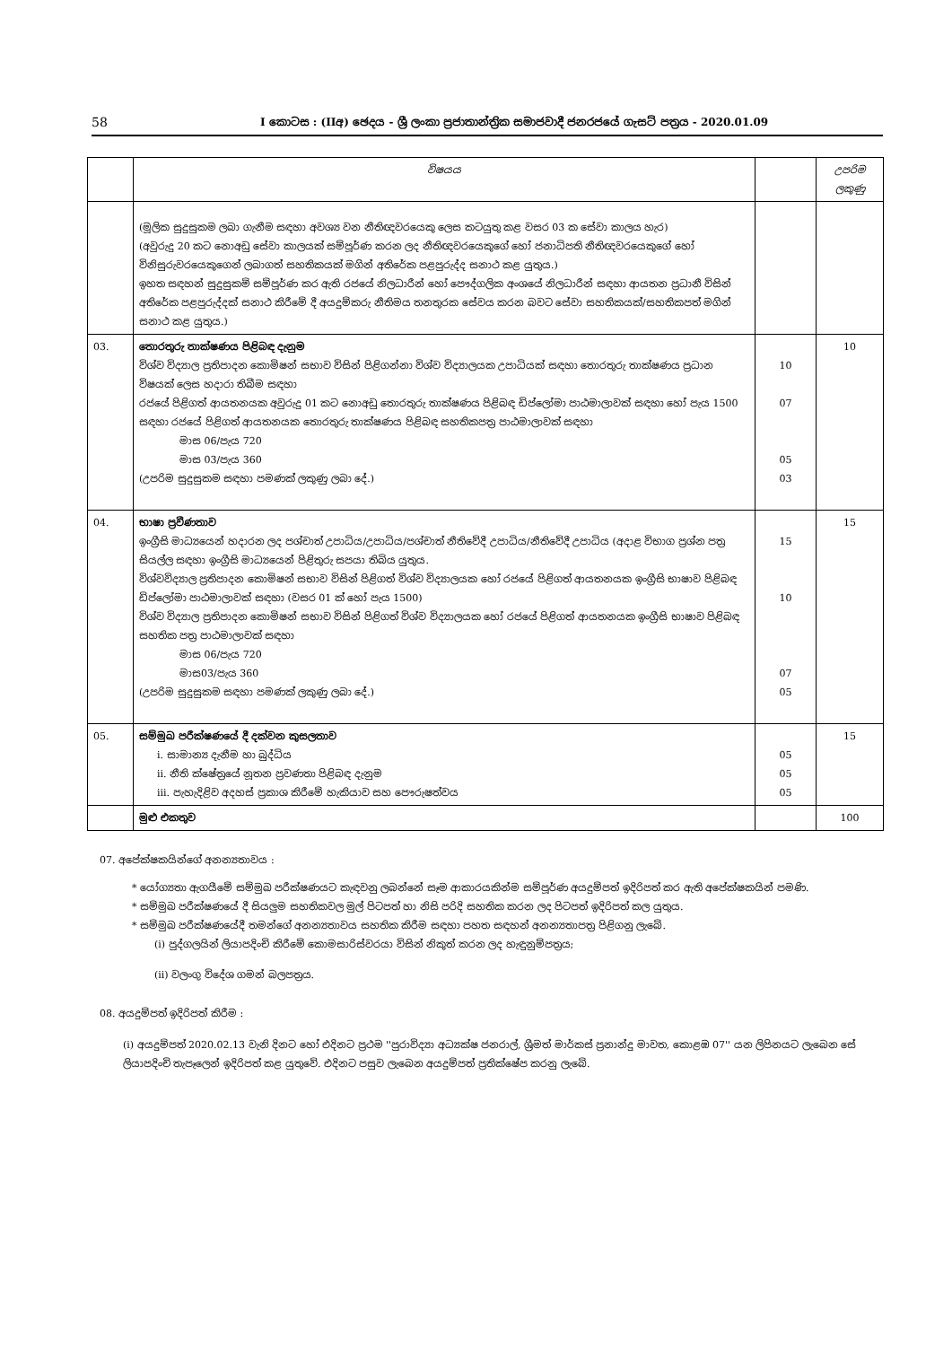58
I කොටස : (IIඅ) ඡෙදය - ශ්‍රී ලංකා ප්‍රජාතාන්ත්‍රික සමාජවාදී ජනරජයේ ගැසට් පත්‍රය - 2020.01.09
| | විෂයය | | උපරිම ලකුණු |
| --- | --- | --- | --- |
| | (මූලික සුදුසුකම ලබා ගැනීම සඳහා අවශ්‍ය වන නීතිඥවරයෙකු ලෙස කටයුතු කළ වසර 03 ක සේවා කාලය හැර) (අවුරුදු 20 කට නොඅඩු සේවා කාලයක් සම්පූර්ණ කරන ලද නීතිඥවරයෙකුගේ හෝ ජනාධිපති නීතිඥවරයෙකුගේ හෝ විනිසුරුවරයෙකුගෙන් ලබාගත් සහතිකයක් මගින් අතිරේක පළපුරුද්ද සනාථ කළ යුතුය.) ඉහත සඳහන් සුදුසුකම් සම්පූර්ණ කර ඇති රජයේ නිලධාරීන් හෝ පෞද්ගලික අංශයේ නිලධාරීන් සඳහා ආයතන ප්‍රධානී විසින් අතිරේක පළපුරුද්දක් සනාථ කිරීමේ දී අයදුම්කරු නීතිමය තනතුරක සේවය කරන බවට සේවා සහතිකයක්/සහතිකපත් මගින් සනාථ කළ යුතුය.) | | |
| 03. | තොරතුරු තාක්ෂණය පිළිබඳ දැනුම විශ්ව විද්‍යාල ප්‍රතිපාදන කොමිෂන් සභාව විසින් පිළිගන්නා විශ්ව විද්‍යාලයක උපාධියක් සඳහා තොරතුරු තාක්ෂණය ප්‍රධාන විෂයක් ලෙස හදාරා තිබීම සඳහා රජයේ පිළිගත් ආයතනයක අවුරුදු 01 කට නොඅඩු තොරතුරු තාක්ෂණය පිළිබඳ ඩිප්ලෝමා පාඨමාලාවක් සඳහා හෝ පැය 1500 සඳහා රජයේ පිළිගත් ආයතනයක තොරතුරු තාක්ෂණය පිළිබඳ සහතිකපත්‍ර පාඨමාලාවක් සඳහා මාස 06/පැය 720 මාස 03/පැය 360 (උපරිම සුදුසුකම සඳහා පමණක් ලකුණු ලබා දේ.) | 10 07 05 03 | 10 |
| 04. | භාෂා ප්‍රවීණතාව ඉංග්‍රීසි මාධ්‍යයෙන් හදාරන ලද පශ්චාත් උපාධිය/උපාධිය/පශ්චාත් නීතිවේදී උපාධිය/නීතිවේදී උපාධිය (අදාළ විභාග ප්‍රශ්න පත්‍ර සියල්ල සඳහා ඉංග්‍රීසි මාධ්‍යයෙන් පිළිතුරු සපයා තිබිය යුතුය. විශ්වවිද්‍යාල ප්‍රතිපාදන කොමිෂන් සභාව විසින් පිළිගත් විශ්ව විද්‍යාලයක හෝ රජයේ පිළිගත් ආයතනයක ඉංග්‍රීසි භාෂාව පිළිබඳ ඩිප්ලෝමා පාඨමාලාවක් සඳහා (වසර 01 ක් හෝ පැය 1500) විශ්ව විද්‍යාල ප්‍රතිපාදන කොමිෂන් සභාව විසින් පිළිගත් විශ්ව විද්‍යාලයක හෝ රජයේ පිළිගත් ආයතනයක ඉංග්‍රීසි භාෂාව පිළිබඳ සහතික පත්‍ර පාඨමාලාවක් සඳහා මාස 06/පැය 720 මාස03/පැය 360 (උපරිම සුදුසුකම සඳහා පමණක් ලකුණු ලබා දේ.) | 15 10 07 05 | 15 |
| 05. | සම්මුඛ පරීක්ෂණයේ දී දක්වන කුසලතාව i. සාමාන්‍ය දැනීම හා බුද්ධිය ii. නීති ක්ෂේත්‍රයේ නූතන ප්‍රවණතා පිළිබඳ දැනුම iii. පැහැදිළිව අදහස් ප්‍රකාශ කිරීමේ හැකියාව සහ පෞරුෂත්වය | 05 05 05 | 15 |
| | මුළු එකතුව | | 100 |
07. අපේක්ෂකයින්ගේ අනන්‍යතාවය :
* යෝග්‍යතා ඇගයීමේ සම්මුඛ පරීක්ෂණයට කැඳවනු ලබන්නේ සෑම ආකාරයකින්ම සම්පූර්ණ අයදුම්පත් ඉදිරිපත් කර ඇති අපේක්ෂකයින් පමණි.
* සම්මුඛ පරීක්ෂණයේ දී සියලුම සහතිකවල මුල් පිටපත් හා නිසි පරිදි සහතික කරන ලද පිටපත් ඉදිරිපත් කල යුතුය.
* සම්මුඛ පරීක්ෂණයේදී තමන්ගේ අනන්‍යතාවය සහතික කිරීම සඳහා පහත සඳහන් අනන්‍යතාපත්‍ර පිළිගනු ලැබේ.
(i) පුද්ගලයින් ලියාපදිංචි කිරීමේ කොමසාරිස්වරයා විසින් නිකුත් කරන ලද හැඳුනුම්පත්‍රය;
(ii) වලංගු විදේශ ගමන් බලපත්‍රය.
08. අයදුම්පත් ඉදිරිපත් කිරීම :
(i) අයදුම්පත් 2020.02.13 වැනි දිනට හෝ එදිනට ප්‍රථම ''පුරාවිද්‍යා අධ්‍යක්ෂ ජනරාල්, ශ්‍රීමත් මාර්කස් ප්‍රනාන්දු මාවත, කොළඹ 07'' යන ලිපිනයට ලැබෙන සේ ලියාපදිංචි තැපෑලෙන් ඉදිරිපත් කළ යුතුවේ. එදිනට පසුව ලැබෙන අයදුම්පත් ප්‍රතික්ෂේප කරනු ලැබේ.